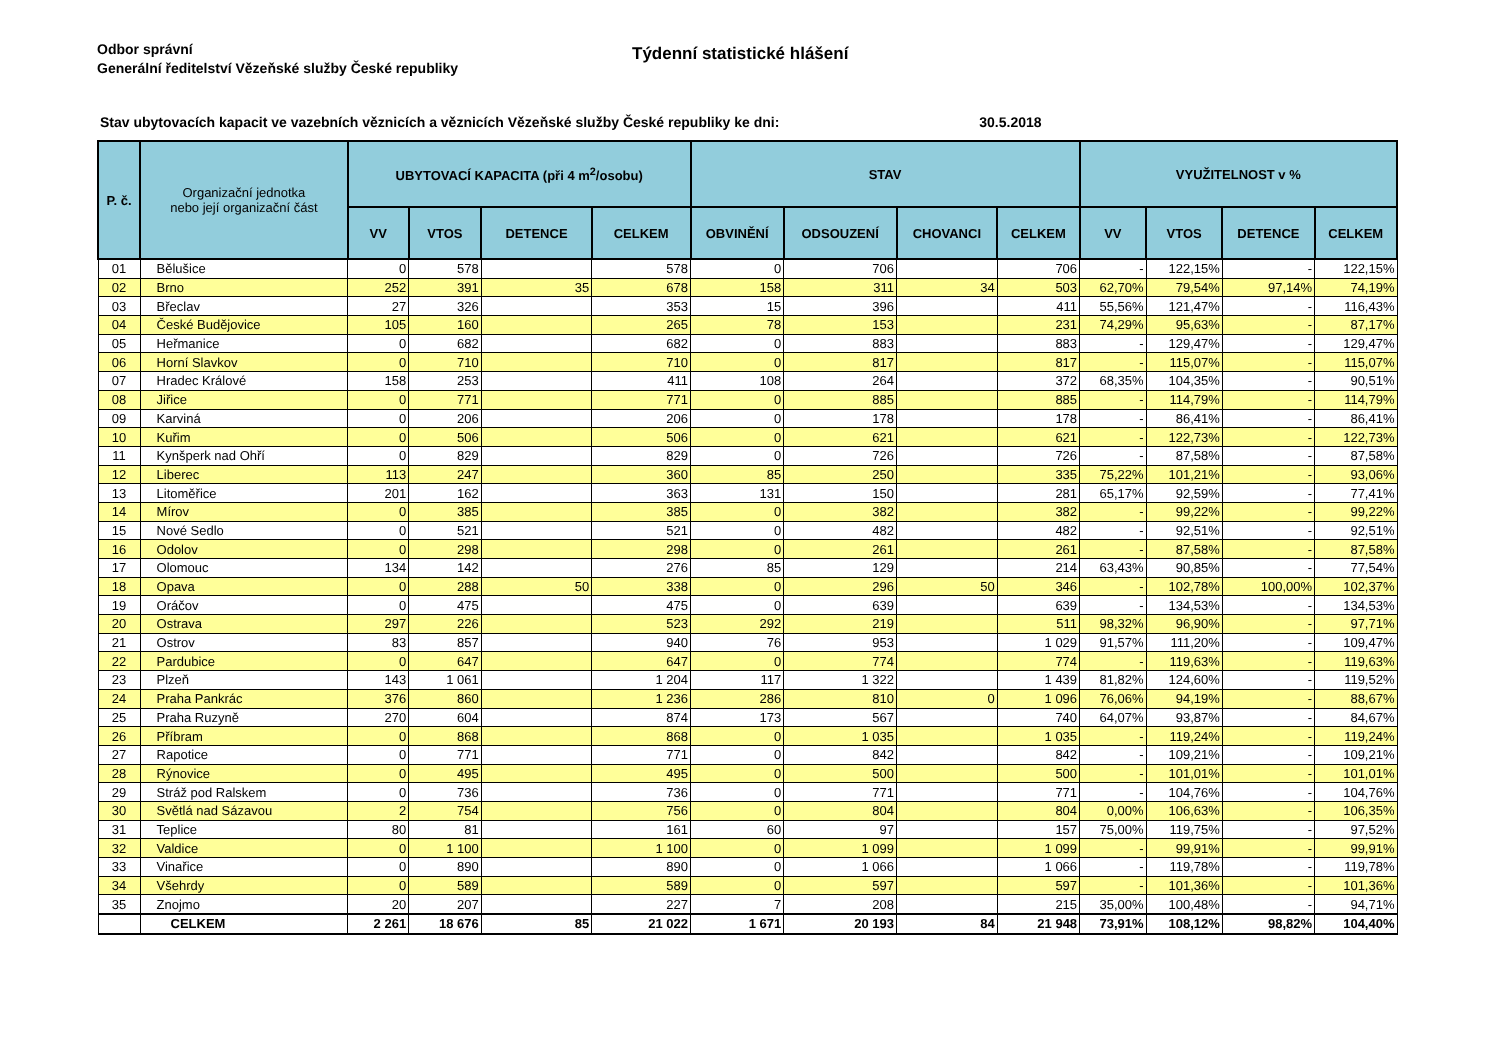Odbor správní
Generální ředitelství Vězeňské služby České republiky
Týdenní statistické hlášení
Stav ubytovacích kapacit ve vazebních věznicích a věznicích Vězeňské služby České republiky ke dni: 30.5.2018
| P. č. | Organizační jednotka nebo její organizační část | UBYTOVACÍ KAPACITA (při 4 m<sup>2</sup>/osobu) | | | | STAV | | | | VYUŽITELNOST v % | | | |
| --- | --- | --- | --- | --- | --- | --- | --- | --- | --- | --- | --- | --- | --- |
| | | VV | VTOS | DETENCE | CELKEM | OBVINĚNÍ | ODSOUZENÍ | CHOVANCI | CELKEM | VV | VTOS | DETENCE | CELKEM |
| 01 | Bělušice | 0 | 578 | | 578 | 0 | 706 | | 706 | - | 122,15% | - | 122,15% |
| 02 | Brno | 252 | 391 | 35 | 678 | 158 | 311 | 34 | 503 | 62,70% | 79,54% | 97,14% | 74,19% |
| 03 | Břeclav | 27 | 326 | | 353 | 15 | 396 | | 411 | 55,56% | 121,47% | - | 116,43% |
| 04 | České Budějovice | 105 | 160 | | 265 | 78 | 153 | | 231 | 74,29% | 95,63% | - | 87,17% |
| 05 | Heřmanice | 0 | 682 | | 682 | 0 | 883 | | 883 | - | 129,47% | - | 129,47% |
| 06 | Horní Slavkov | 0 | 710 | | 710 | 0 | 817 | | 817 | - | 115,07% | - | 115,07% |
| 07 | Hradec Králové | 158 | 253 | | 411 | 108 | 264 | | 372 | 68,35% | 104,35% | - | 90,51% |
| 08 | Jiřice | 0 | 771 | | 771 | 0 | 885 | | 885 | - | 114,79% | - | 114,79% |
| 09 | Karviná | 0 | 206 | | 206 | 0 | 178 | | 178 | - | 86,41% | - | 86,41% |
| 10 | Kuřim | 0 | 506 | | 506 | 0 | 621 | | 621 | - | 122,73% | - | 122,73% |
| 11 | Kynšperk nad Ohří | 0 | 829 | | 829 | 0 | 726 | | 726 | - | 87,58% | - | 87,58% |
| 12 | Liberec | 113 | 247 | | 360 | 85 | 250 | | 335 | 75,22% | 101,21% | - | 93,06% |
| 13 | Litoměřice | 201 | 162 | | 363 | 131 | 150 | | 281 | 65,17% | 92,59% | - | 77,41% |
| 14 | Mírov | 0 | 385 | | 385 | 0 | 382 | | 382 | - | 99,22% | - | 99,22% |
| 15 | Nové Sedlo | 0 | 521 | | 521 | 0 | 482 | | 482 | - | 92,51% | - | 92,51% |
| 16 | Odolov | 0 | 298 | | 298 | 0 | 261 | | 261 | - | 87,58% | - | 87,58% |
| 17 | Olomouc | 134 | 142 | | 276 | 85 | 129 | | 214 | 63,43% | 90,85% | - | 77,54% |
| 18 | Opava | 0 | 288 | 50 | 338 | 0 | 296 | 50 | 346 | - | 102,78% | 100,00% | 102,37% |
| 19 | Oráčov | 0 | 475 | | 475 | 0 | 639 | | 639 | - | 134,53% | - | 134,53% |
| 20 | Ostrava | 297 | 226 | | 523 | 292 | 219 | | 511 | 98,32% | 96,90% | - | 97,71% |
| 21 | Ostrov | 83 | 857 | | 940 | 76 | 953 | | 1 029 | 91,57% | 111,20% | - | 109,47% |
| 22 | Pardubice | 0 | 647 | | 647 | 0 | 774 | | 774 | - | 119,63% | - | 119,63% |
| 23 | Plzeň | 143 | 1 061 | | 1 204 | 117 | 1 322 | | 1 439 | 81,82% | 124,60% | - | 119,52% |
| 24 | Praha Pankrác | 376 | 860 | | 1 236 | 286 | 810 | 0 | 1 096 | 76,06% | 94,19% | - | 88,67% |
| 25 | Praha Ruzyně | 270 | 604 | | 874 | 173 | 567 | | 740 | 64,07% | 93,87% | - | 84,67% |
| 26 | Příbram | 0 | 868 | | 868 | 0 | 1 035 | | 1 035 | - | 119,24% | - | 119,24% |
| 27 | Rapotice | 0 | 771 | | 771 | 0 | 842 | | 842 | - | 109,21% | - | 109,21% |
| 28 | Rýnovice | 0 | 495 | | 495 | 0 | 500 | | 500 | - | 101,01% | - | 101,01% |
| 29 | Stráž pod Ralskem | 0 | 736 | | 736 | 0 | 771 | | 771 | - | 104,76% | - | 104,76% |
| 30 | Světlá nad Sázavou | 2 | 754 | | 756 | 0 | 804 | | 804 | 0,00% | 106,63% | - | 106,35% |
| 31 | Teplice | 80 | 81 | | 161 | 60 | 97 | | 157 | 75,00% | 119,75% | - | 97,52% |
| 32 | Valdice | 0 | 1 100 | | 1 100 | 0 | 1 099 | | 1 099 | - | 99,91% | - | 99,91% |
| 33 | Vinařice | 0 | 890 | | 890 | 0 | 1 066 | | 1 066 | - | 119,78% | - | 119,78% |
| 34 | Všehrdy | 0 | 589 | | 589 | 0 | 597 | | 597 | - | 101,36% | - | 101,36% |
| 35 | Znojmo | 20 | 207 | | 227 | 7 | 208 | | 215 | 35,00% | 100,48% | - | 94,71% |
| | CELKEM | 2 261 | 18 676 | 85 | 21 022 | 1 671 | 20 193 | 84 | 21 948 | 73,91% | 108,12% | 98,82% | 104,40% |